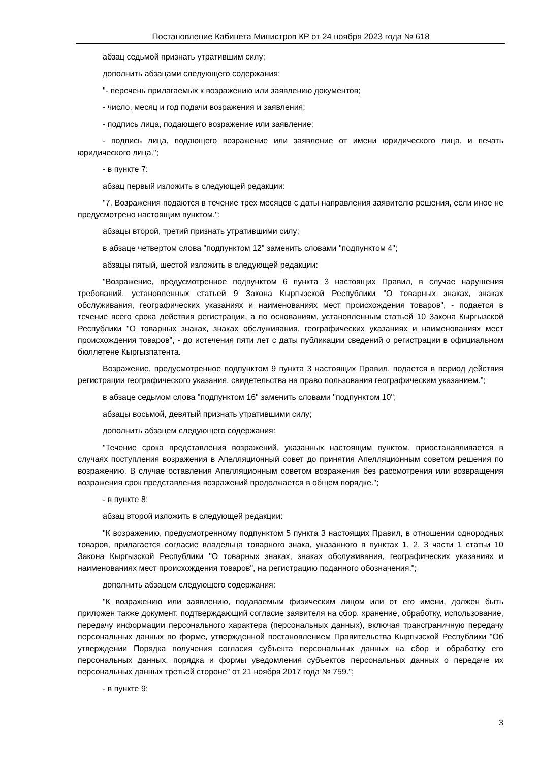Постановление Кабинета Министров КР от 24 ноября 2023 года № 618
абзац седьмой признать утратившим силу;
дополнить абзацами следующего содержания;
"- перечень прилагаемых к возражению или заявлению документов;
- число, месяц и год подачи возражения и заявления;
- подпись лица, подающего возражение или заявление;
- подпись лица, подающего возражение или заявление от имени юридического лица, и печать юридического лица.";
- в пункте 7:
абзац первый изложить в следующей редакции:
"7. Возражения подаются в течение трех месяцев с даты направления заявителю решения, если иное не предусмотрено настоящим пунктом.";
абзацы второй, третий признать утратившими силу;
в абзаце четвертом слова "подпунктом 12" заменить словами "подпунктом 4";
абзацы пятый, шестой изложить в следующей редакции:
"Возражение, предусмотренное подпунктом 6 пункта 3 настоящих Правил, в случае нарушения требований, установленных статьей 9 Закона Кыргызской Республики "О товарных знаках, знаках обслуживания, географических указаниях и наименованиях мест происхождения товаров", - подается в течение всего срока действия регистрации, а по основаниям, установленным статьей 10 Закона Кыргызской Республики "О товарных знаках, знаках обслуживания, географических указаниях и наименованиях мест происхождения товаров", - до истечения пяти лет с даты публикации сведений о регистрации в официальном бюллетене Кыргызпатента.
Возражение, предусмотренное подпунктом 9 пункта 3 настоящих Правил, подается в период действия регистрации географического указания, свидетельства на право пользования географическим указанием.";
в абзаце седьмом слова "подпунктом 16" заменить словами "подпунктом 10";
абзацы восьмой, девятый признать утратившими силу;
дополнить абзацем следующего содержания:
"Течение срока представления возражений, указанных настоящим пунктом, приостанавливается в случаях поступления возражения в Апелляционный совет до принятия Апелляционным советом решения по возражению. В случае оставления Апелляционным советом возражения без рассмотрения или возвращения возражения срок представления возражений продолжается в общем порядке.";
- в пункте 8:
абзац второй изложить в следующей редакции:
"К возражению, предусмотренному подпунктом 5 пункта 3 настоящих Правил, в отношении однородных товаров, прилагается согласие владельца товарного знака, указанного в пунктах 1, 2, 3 части 1 статьи 10 Закона Кыргызской Республики "О товарных знаках, знаках обслуживания, географических указаниях и наименованиях мест происхождения товаров", на регистрацию поданного обозначения.";
дополнить абзацем следующего содержания:
"К возражению или заявлению, подаваемым физическим лицом или от его имени, должен быть приложен также документ, подтверждающий согласие заявителя на сбор, хранение, обработку, использование, передачу информации персонального характера (персональных данных), включая трансграничную передачу персональных данных по форме, утвержденной постановлением Правительства Кыргызской Республики "Об утверждении Порядка получения согласия субъекта персональных данных на сбор и обработку его персональных данных, порядка и формы уведомления субъектов персональных данных о передаче их персональных данных третьей стороне" от 21 ноября 2017 года № 759.";
- в пункте 9:
3